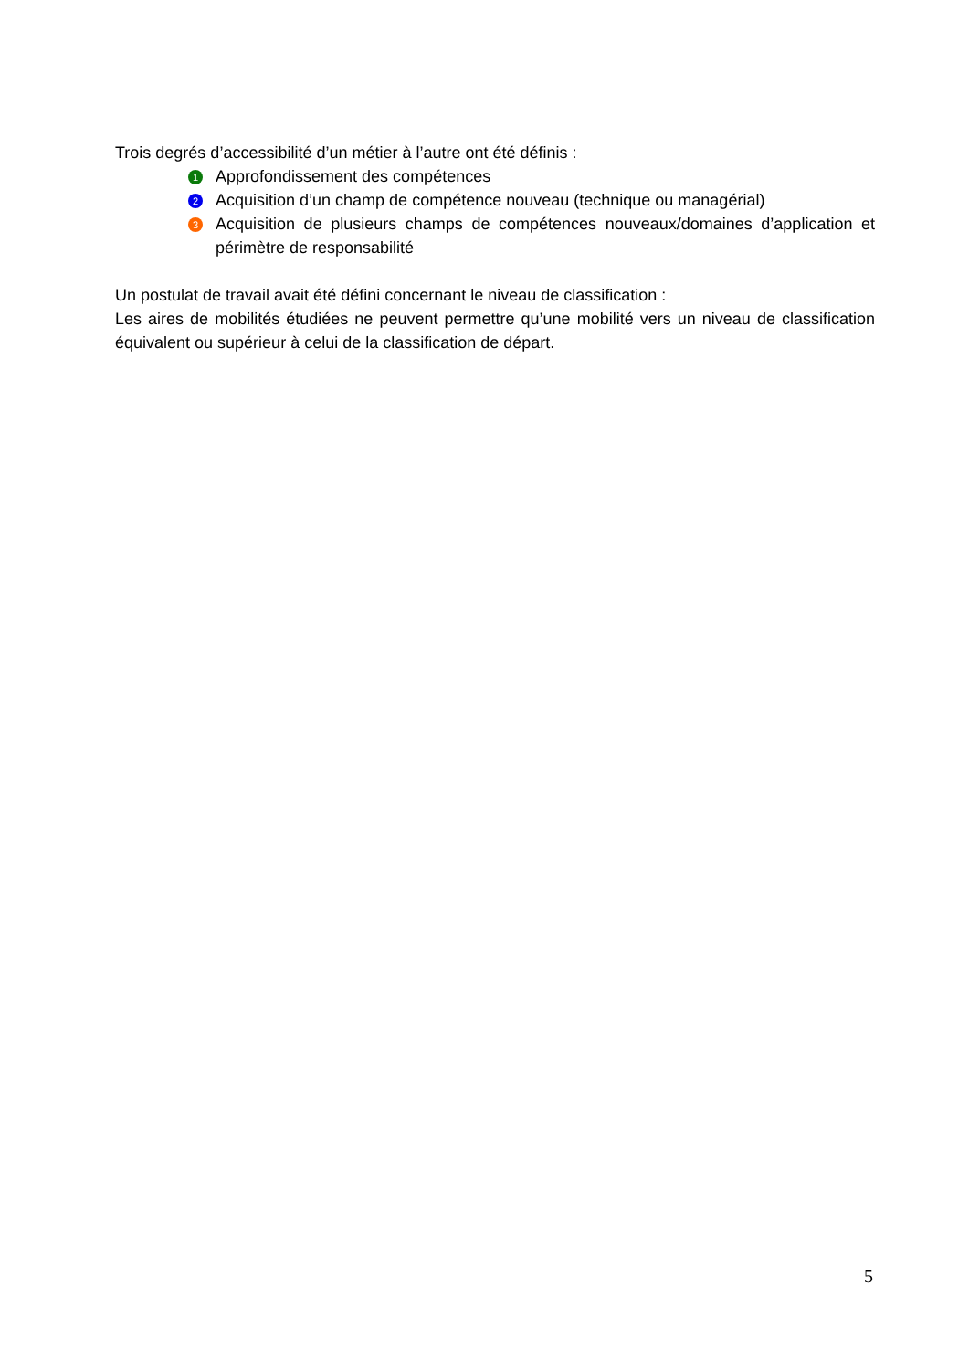Trois degrés d’accessibilité d’un métier à l’autre ont été définis :
1 Approfondissement des compétences
2 Acquisition d’un champ de compétence nouveau (technique ou managérial)
3 Acquisition de plusieurs champs de compétences nouveaux/domaines d’application et périmètre de responsabilité
Un postulat de travail avait été défini concernant le niveau de classification :
Les aires de mobilités étudiées ne peuvent permettre qu’une mobilité vers un niveau de classification équivalent ou supérieur à celui de la classification de départ.
5